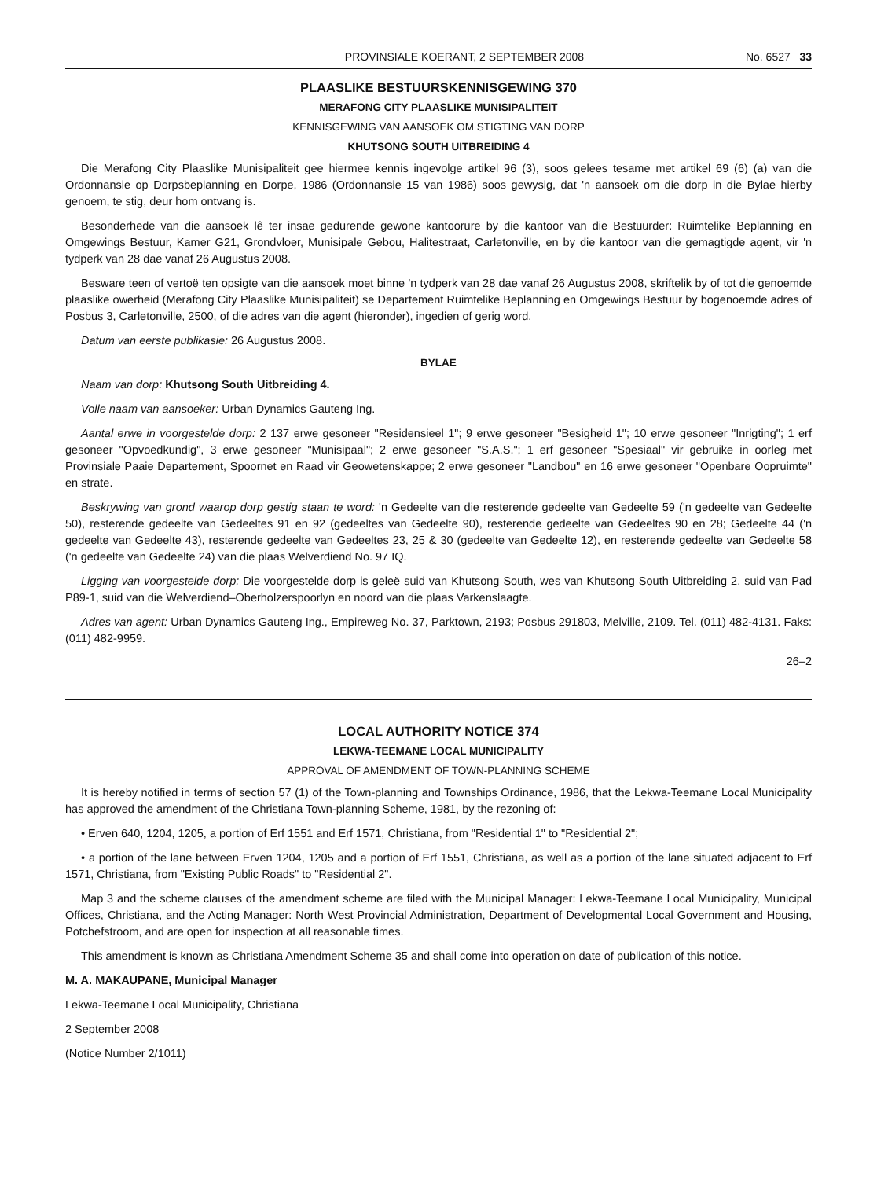PROVINSIALE KOERANT, 2 SEPTEMBER 2008 No. 6527 33
PLAASLIKE BESTUURSKENNISGEWING 370
MERAFONG CITY PLAASLIKE MUNISIPALITEIT
KENNISGEWING VAN AANSOEK OM STIGTING VAN DORP
KHUTSONG SOUTH UITBREIDING 4
Die Merafong City Plaaslike Munisipaliteit gee hiermee kennis ingevolge artikel 96 (3), soos gelees tesame met artikel 69 (6) (a) van die Ordonnansie op Dorpsbeplanning en Dorpe, 1986 (Ordonnansie 15 van 1986) soos gewysig, dat 'n aansoek om die dorp in die Bylae hierby genoem, te stig, deur hom ontvang is.
Besonderhede van die aansoek lê ter insae gedurende gewone kantoorure by die kantoor van die Bestuurder: Ruimtelike Beplanning en Omgewings Bestuur, Kamer G21, Grondvloer, Munisipale Gebou, Halitestraat, Carletonville, en by die kantoor van die gemagtigde agent, vir 'n tydperk van 28 dae vanaf 26 Augustus 2008.
Besware teen of vertoë ten opsigte van die aansoek moet binne 'n tydperk van 28 dae vanaf 26 Augustus 2008, skriftelik by of tot die genoemde plaaslike owerheid (Merafong City Plaaslike Munisipaliteit) se Departement Ruimtelike Beplanning en Omgewings Bestuur by bogenoemde adres of Posbus 3, Carletonville, 2500, of die adres van die agent (hieronder), ingedien of gerig word.
Datum van eerste publikasie: 26 Augustus 2008.
BYLAE
Naam van dorp: Khutsong South Uitbreiding 4.
Volle naam van aansoeker: Urban Dynamics Gauteng Ing.
Aantal erwe in voorgestelde dorp: 2 137 erwe gesoneer "Residensieel 1"; 9 erwe gesoneer "Besigheid 1"; 10 erwe gesoneer "Inrigting"; 1 erf gesoneer "Opvoedkundig", 3 erwe gesoneer "Munisipaal"; 2 erwe gesoneer "S.A.S."; 1 erf gesoneer "Spesiaal" vir gebruike in oorleg met Provinsiale Paaie Departement, Spoornet en Raad vir Geowetenskappe; 2 erwe gesoneer "Landbou" en 16 erwe gesoneer "Openbare Oopruimte" en strate.
Beskrywing van grond waarop dorp gestig staan te word: 'n Gedeelte van die resterende gedeelte van Gedeelte 59 ('n gedeelte van Gedeelte 50), resterende gedeelte van Gedeeltes 91 en 92 (gedeeltes van Gedeelte 90), resterende gedeelte van Gedeeltes 90 en 28; Gedeelte 44 ('n gedeelte van Gedeelte 43), resterende gedeelte van Gedeeltes 23, 25 & 30 (gedeelte van Gedeelte 12), en resterende gedeelte van Gedeelte 58 ('n gedeelte van Gedeelte 24) van die plaas Welverdiend No. 97 IQ.
Ligging van voorgestelde dorp: Die voorgestelde dorp is geleë suid van Khutsong South, wes van Khutsong South Uitbreiding 2, suid van Pad P89-1, suid van die Welverdiend–Oberholzerspoorlyn en noord van die plaas Varkenslaagte.
Adres van agent: Urban Dynamics Gauteng Ing., Empireweg No. 37, Parktown, 2193; Posbus 291803, Melville, 2109. Tel. (011) 482-4131. Faks: (011) 482-9959.
26–2
LOCAL AUTHORITY NOTICE 374
LEKWA-TEEMANE LOCAL MUNICIPALITY
APPROVAL OF AMENDMENT OF TOWN-PLANNING SCHEME
It is hereby notified in terms of section 57 (1) of the Town-planning and Townships Ordinance, 1986, that the Lekwa-Teemane Local Municipality has approved the amendment of the Christiana Town-planning Scheme, 1981, by the rezoning of:
• Erven 640, 1204, 1205, a portion of Erf 1551 and Erf 1571, Christiana, from "Residential 1" to "Residential 2";
• a portion of the lane between Erven 1204, 1205 and a portion of Erf 1551, Christiana, as well as a portion of the lane situated adjacent to Erf 1571, Christiana, from "Existing Public Roads" to "Residential 2".
Map 3 and the scheme clauses of the amendment scheme are filed with the Municipal Manager: Lekwa-Teemane Local Municipality, Municipal Offices, Christiana, and the Acting Manager: North West Provincial Administration, Department of Developmental Local Government and Housing, Potchefstroom, and are open for inspection at all reasonable times.
This amendment is known as Christiana Amendment Scheme 35 and shall come into operation on date of publication of this notice.
M. A. MAKAUPANE, Municipal Manager
Lekwa-Teemane Local Municipality, Christiana
2 September 2008
(Notice Number 2/1011)